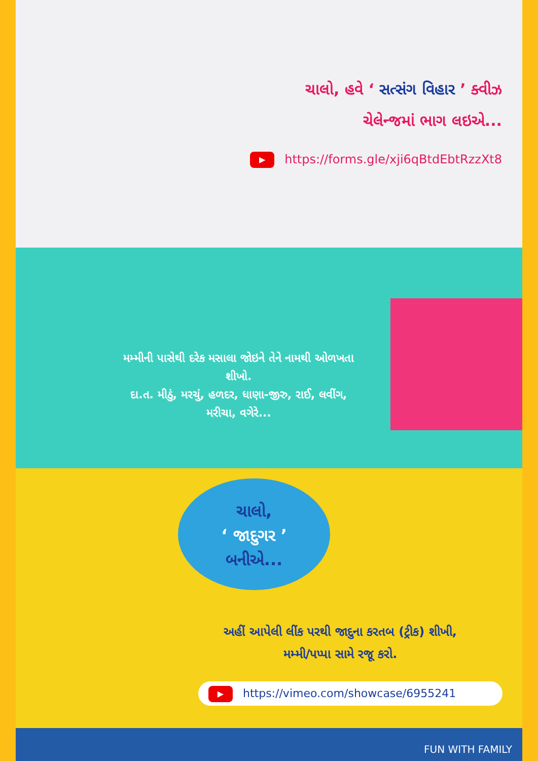ચાલો, હવે ‘ સત્સંગ વિહાર ’ ક્વીઝ
ચેલેન્જમાં ભાગ લઇએ...
▶ https://forms.gle/xji6qBtdEbtRzzXt8
મમ્મીની પાસેથી દરેક મસાલા જોઇને તેને નામથી ઓળખતા શીખો.
દા.ત. મીઠું, મરચું, હળદર, ધાણા-જીરુ, રાઈ, લવીંગ, મરીચા, વગેરે...
ચાલો,
‘ જાદુગર ’
બનીએ...
અહીં આપેલી લીંક પરથી જાદુના કરતબ (ટ્રીક) શીખી,
મમ્મી/પપ્પા સામે રજૂ કરો.
▶ https://vimeo.com/showcase/6955241
FUN WITH FAMILY